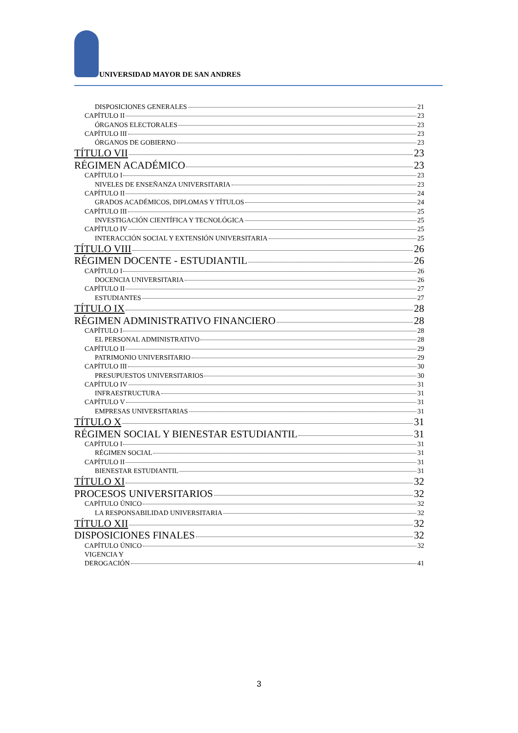UNIVERSIDAD MAYOR DE SAN ANDRES
DISPOSICIONES GENERALES 21
CAPÍTULO II 23
ÓRGANOS ELECTORALES 23
CAPÍTULO III 23
ÓRGANOS DE GOBIERNO 23
TÍTULO VII 23
RÉGIMEN ACADÉMICO 23
CAPÍTULO I 23
NIVELES DE ENSEÑANZA UNIVERSITARIA 23
CAPÍTULO II 24
GRADOS ACADÉMICOS, DIPLOMAS Y TÍTULOS 24
CAPÍTULO III 25
INVESTIGACIÓN CIENTÍFICA Y TECNOLÓGICA 25
CAPÍTULO IV 25
INTERACCIÓN SOCIAL Y EXTENSIÓN UNIVERSITARIA 25
TÍTULO VIII 26
RÉGIMEN DOCENTE - ESTUDIANTIL 26
CAPÍTULO I 26
DOCENCIA UNIVERSITARIA 26
CAPÍTULO II 27
ESTUDIANTES 27
TÍTULO IX 28
RÉGIMEN ADMINISTRATIVO FINANCIERO 28
CAPÍTULO I 28
EL PERSONAL ADMINISTRATIVO 28
CAPÍTULO II 29
PATRIMONIO UNIVERSITARIO 29
CAPÍTULO III 30
PRESUPUESTOS UNIVERSITARIOS 30
CAPÍTULO IV 31
INFRAESTRUCTURA 31
CAPÍTULO V 31
EMPRESAS UNIVERSITARIAS 31
TÍTULO X 31
RÉGIMEN SOCIAL Y BIENESTAR ESTUDIANTIL 31
CAPÍTULO I 31
RÉGIMEN SOCIAL 31
CAPÍTULO II 31
BIENESTAR ESTUDIANTIL 31
TÍTULO XI 32
PROCESOS UNIVERSITARIOS 32
CAPÍTULO ÚNICO 32
LA RESPONSABILIDAD UNIVERSITARIA 32
TÍTULO XII 32
DISPOSICIONES FINALES 32
CAPÍTULO ÚNICO 32
VIGENCIA Y
DEROGACIÓN 41
3